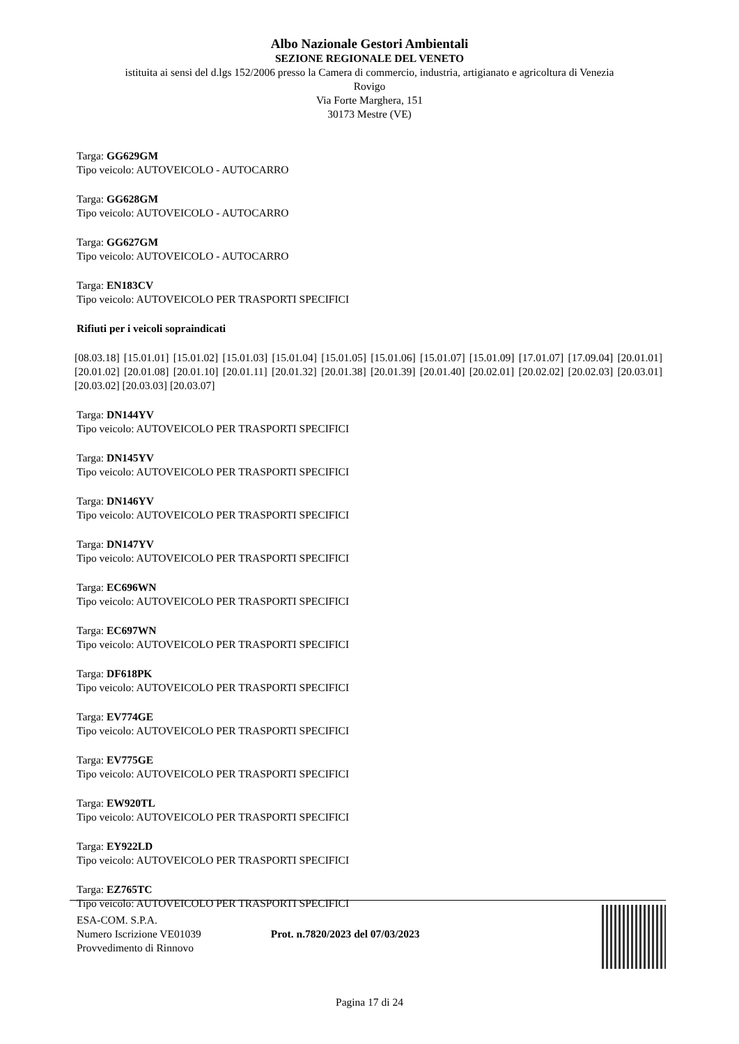Albo Nazionale Gestori Ambientali
SEZIONE REGIONALE DEL VENETO
istituita ai sensi del d.lgs 152/2006 presso la Camera di commercio, industria, artigianato e agricoltura di Venezia
Rovigo
Via Forte Marghera, 151
30173 Mestre (VE)
Targa: GG629GM
Tipo veicolo: AUTOVEICOLO - AUTOCARRO
Targa: GG628GM
Tipo veicolo: AUTOVEICOLO - AUTOCARRO
Targa: GG627GM
Tipo veicolo: AUTOVEICOLO - AUTOCARRO
Targa: EN183CV
Tipo veicolo: AUTOVEICOLO PER TRASPORTI SPECIFICI
Rifiuti per i veicoli sopraindicati
[08.03.18] [15.01.01] [15.01.02] [15.01.03] [15.01.04] [15.01.05] [15.01.06] [15.01.07] [15.01.09] [17.01.07] [17.09.04] [20.01.01] [20.01.02] [20.01.08] [20.01.10] [20.01.11] [20.01.32] [20.01.38] [20.01.39] [20.01.40] [20.02.01] [20.02.02] [20.02.03] [20.03.01] [20.03.02] [20.03.03] [20.03.07]
Targa: DN144YV
Tipo veicolo: AUTOVEICOLO PER TRASPORTI SPECIFICI
Targa: DN145YV
Tipo veicolo: AUTOVEICOLO PER TRASPORTI SPECIFICI
Targa: DN146YV
Tipo veicolo: AUTOVEICOLO PER TRASPORTI SPECIFICI
Targa: DN147YV
Tipo veicolo: AUTOVEICOLO PER TRASPORTI SPECIFICI
Targa: EC696WN
Tipo veicolo: AUTOVEICOLO PER TRASPORTI SPECIFICI
Targa: EC697WN
Tipo veicolo: AUTOVEICOLO PER TRASPORTI SPECIFICI
Targa: DF618PK
Tipo veicolo: AUTOVEICOLO PER TRASPORTI SPECIFICI
Targa: EV774GE
Tipo veicolo: AUTOVEICOLO PER TRASPORTI SPECIFICI
Targa: EV775GE
Tipo veicolo: AUTOVEICOLO PER TRASPORTI SPECIFICI
Targa: EW920TL
Tipo veicolo: AUTOVEICOLO PER TRASPORTI SPECIFICI
Targa: EY922LD
Tipo veicolo: AUTOVEICOLO PER TRASPORTI SPECIFICI
Targa: EZ765TC
Tipo veicolo: AUTOVEICOLO PER TRASPORTI SPECIFICI
ESA-COM. S.P.A.
Numero Iscrizione VE01039
Provvedimento di Rinnovo
Prot. n.7820/2023 del 07/03/2023
Pagina 17 di 24